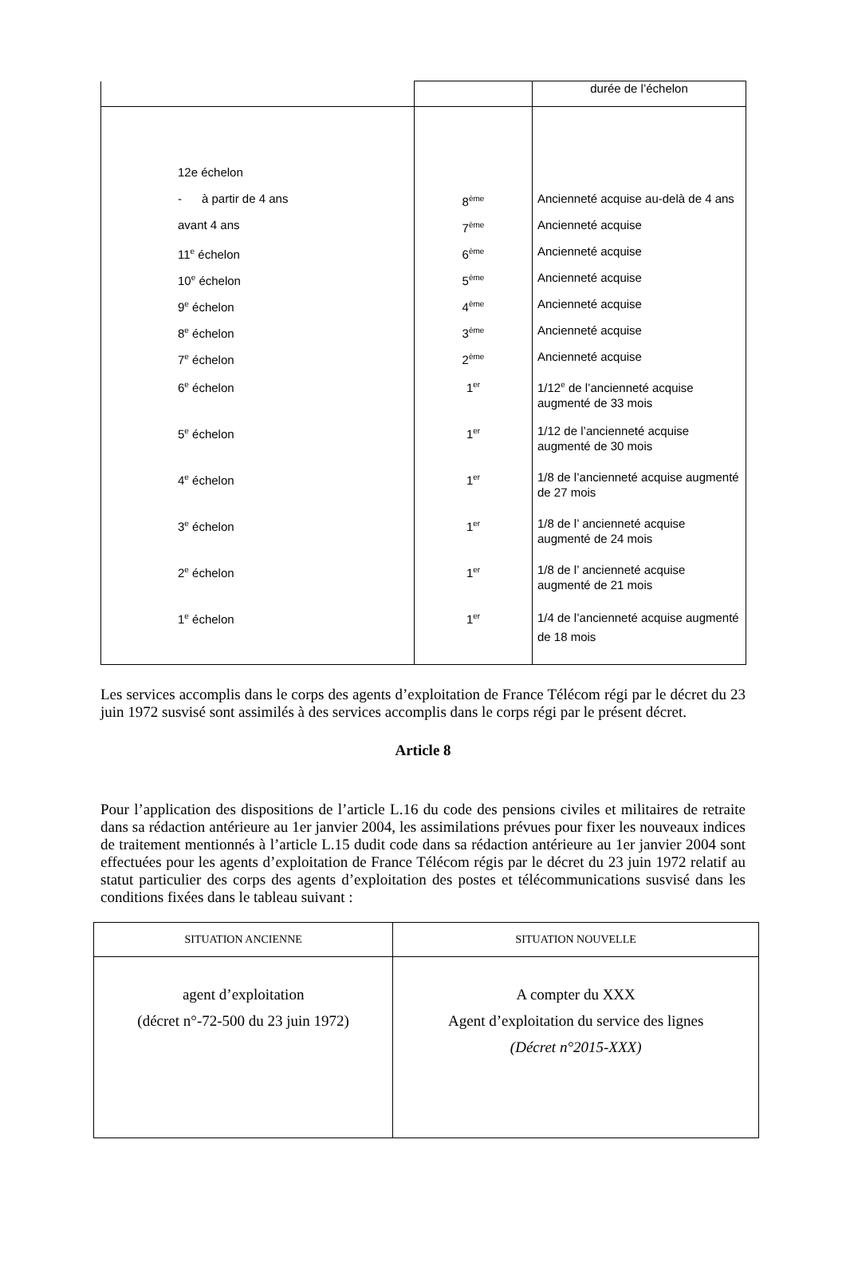| | | durée de l’échelon |
| 12e échelon | | |
| - à partir de 4 ans | 8<sup>ème</sup> | Ancienneté acquise au-delà de 4 ans |
| avant 4 ans | 7<sup>ème</sup> | Ancienneté acquise |
| 11<sup>e</sup> échelon | 6<sup>ème</sup> | Ancienneté acquise |
| 10<sup>e</sup> échelon | 5<sup>ème</sup> | Ancienneté acquise |
| 9<sup>e</sup> échelon | 4<sup>ème</sup> | Ancienneté acquise |
| 8<sup>e</sup> échelon | 3<sup>ème</sup> | Ancienneté acquise |
| 7<sup>e</sup> échelon | 2<sup>ème</sup> | Ancienneté acquise |
| 6<sup>e</sup> échelon | 1<sup>er</sup> | 1/12<sup>e</sup> de l’ancienneté acquise augmenté de 33 mois |
| 5<sup>e</sup> échelon | 1<sup>er</sup> | 1/12 de l’ancienneté acquise augmenté de 30 mois |
| 4<sup>e</sup> échelon | 1<sup>er</sup> | 1/8 de l’ancienneté acquise augmenté de 27 mois |
| 3<sup>e</sup> échelon | 1<sup>er</sup> | 1/8 de l’ ancienneté acquise augmenté de 24 mois |
| 2<sup>e</sup> échelon | 1<sup>er</sup> | 1/8 de l’ ancienneté acquise augmenté de 21 mois |
| 1<sup>e</sup> échelon | 1<sup>er</sup> | 1/4 de l’ancienneté acquise augmenté de 18 mois |
Les services accomplis dans le corps des agents d’exploitation de France Télécom régi par le décret du 23 juin 1972 susvisé sont assimilés à des services accomplis dans le corps régi par le présent décret.
Article 8
Pour l’application des dispositions de l’article L.16 du code des pensions civiles et militaires de retraite dans sa rédaction antérieure au 1er janvier 2004, les assimilations prévues pour fixer les nouveaux indices de traitement mentionnés à l’article L.15 dudit code dans sa rédaction antérieure au 1er janvier 2004 sont effectuées pour les agents d’exploitation de France Télécom régis par le décret du 23 juin 1972 relatif au statut particulier des corps des agents d’exploitation des postes et télécommunications susvisé dans les conditions fixées dans le tableau suivant :
| SITUATION ANCIENNE | SITUATION NOUVELLE |
| --- | --- |
| agent d’exploitation (décret n°-72-500 du 23 juin 1972) | A compter du XXX Agent d’exploitation du service des lignes (Décret n°2015-XXX) |